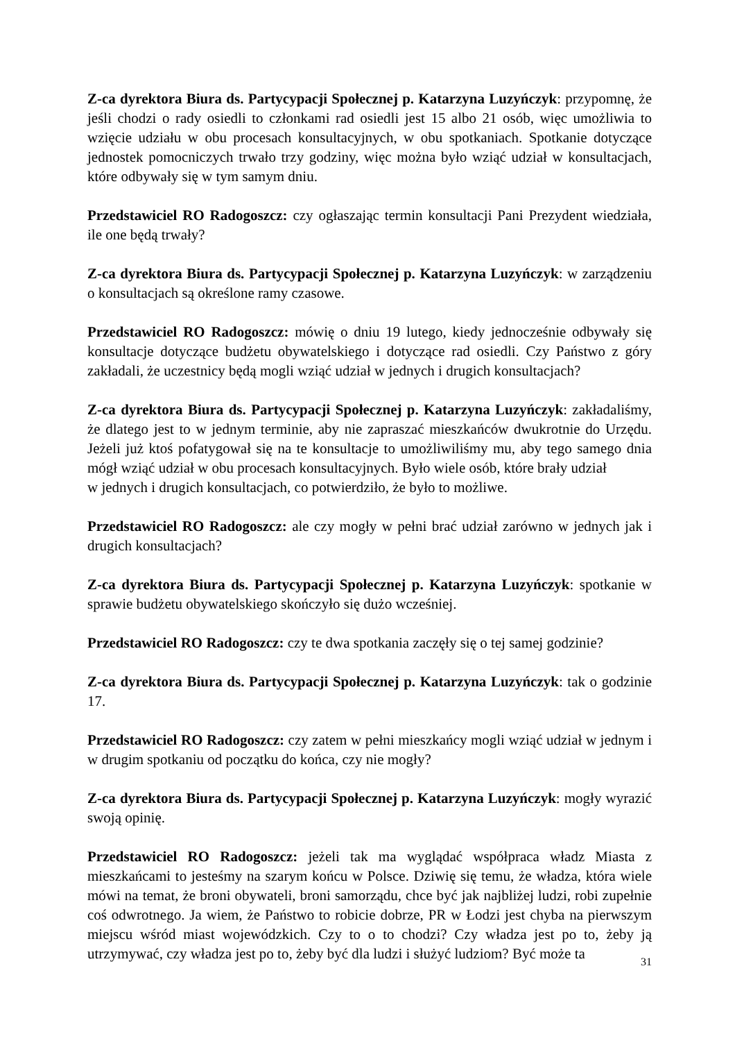Z-ca dyrektora Biura ds. Partycypacji Społecznej p. Katarzyna Luzyńczyk: przypomnę, że jeśli chodzi o rady osiedli to członkami rad osiedli jest 15 albo 21 osób, więc umożliwia to wzięcie udziału w obu procesach konsultacyjnych, w obu spotkaniach. Spotkanie dotyczące jednostek pomocniczych trwało trzy godziny, więc można było wziąć udział w konsultacjach, które odbywały się w tym samym dniu.
Przedstawiciel RO Radogoszcz: czy ogłaszając termin konsultacji Pani Prezydent wiedziała, ile one będą trwały?
Z-ca dyrektora Biura ds. Partycypacji Społecznej p. Katarzyna Luzyńczyk: w zarządzeniu o konsultacjach są określone ramy czasowe.
Przedstawiciel RO Radogoszcz: mówię o dniu 19 lutego, kiedy jednocześnie odbywały się konsultacje dotyczące budżetu obywatelskiego i dotyczące rad osiedli. Czy Państwo z góry zakładali, że uczestnicy będą mogli wziąć udział w jednych i drugich konsultacjach?
Z-ca dyrektora Biura ds. Partycypacji Społecznej p. Katarzyna Luzyńczyk: zakładaliśmy, że dlatego jest to w jednym terminie, aby nie zapraszać mieszkańców dwukrotnie do Urzędu. Jeżeli już ktoś pofatygował się na te konsultacje to umożliwiliśmy mu, aby tego samego dnia mógł wziąć udział w obu procesach konsultacyjnych. Było wiele osób, które brały udział
w jednych i drugich konsultacjach, co potwierdziło, że było to możliwe.
Przedstawiciel RO Radogoszcz: ale czy mogły w pełni brać udział zarówno w jednych jak i drugich konsultacjach?
Z-ca dyrektora Biura ds. Partycypacji Społecznej p. Katarzyna Luzyńczyk: spotkanie w sprawie budżetu obywatelskiego skończyło się dużo wcześniej.
Przedstawiciel RO Radogoszcz: czy te dwa spotkania zaczęły się o tej samej godzinie?
Z-ca dyrektora Biura ds. Partycypacji Społecznej p. Katarzyna Luzyńczyk: tak o godzinie 17.
Przedstawiciel RO Radogoszcz: czy zatem w pełni mieszkańcy mogli wziąć udział w jednym i w drugim spotkaniu od początku do końca, czy nie mogły?
Z-ca dyrektora Biura ds. Partycypacji Społecznej p. Katarzyna Luzyńczyk: mogły wyrazić swoją opinię.
Przedstawiciel RO Radogoszcz: jeżeli tak ma wyglądać współpraca władz Miasta z mieszkańcami to jesteśmy na szarym końcu w Polsce. Dziwię się temu, że władza, która wiele mówi na temat, że broni obywateli, broni samorządu, chce być jak najbliżej ludzi, robi zupełnie coś odwrotnego. Ja wiem, że Państwo to robicie dobrze, PR w Łodzi jest chyba na pierwszym miejscu wśród miast wojewódzkich. Czy to o to chodzi? Czy władza jest po to, żeby ją utrzymywać, czy władza jest po to, żeby być dla ludzi i służyć ludziom? Być może ta
31